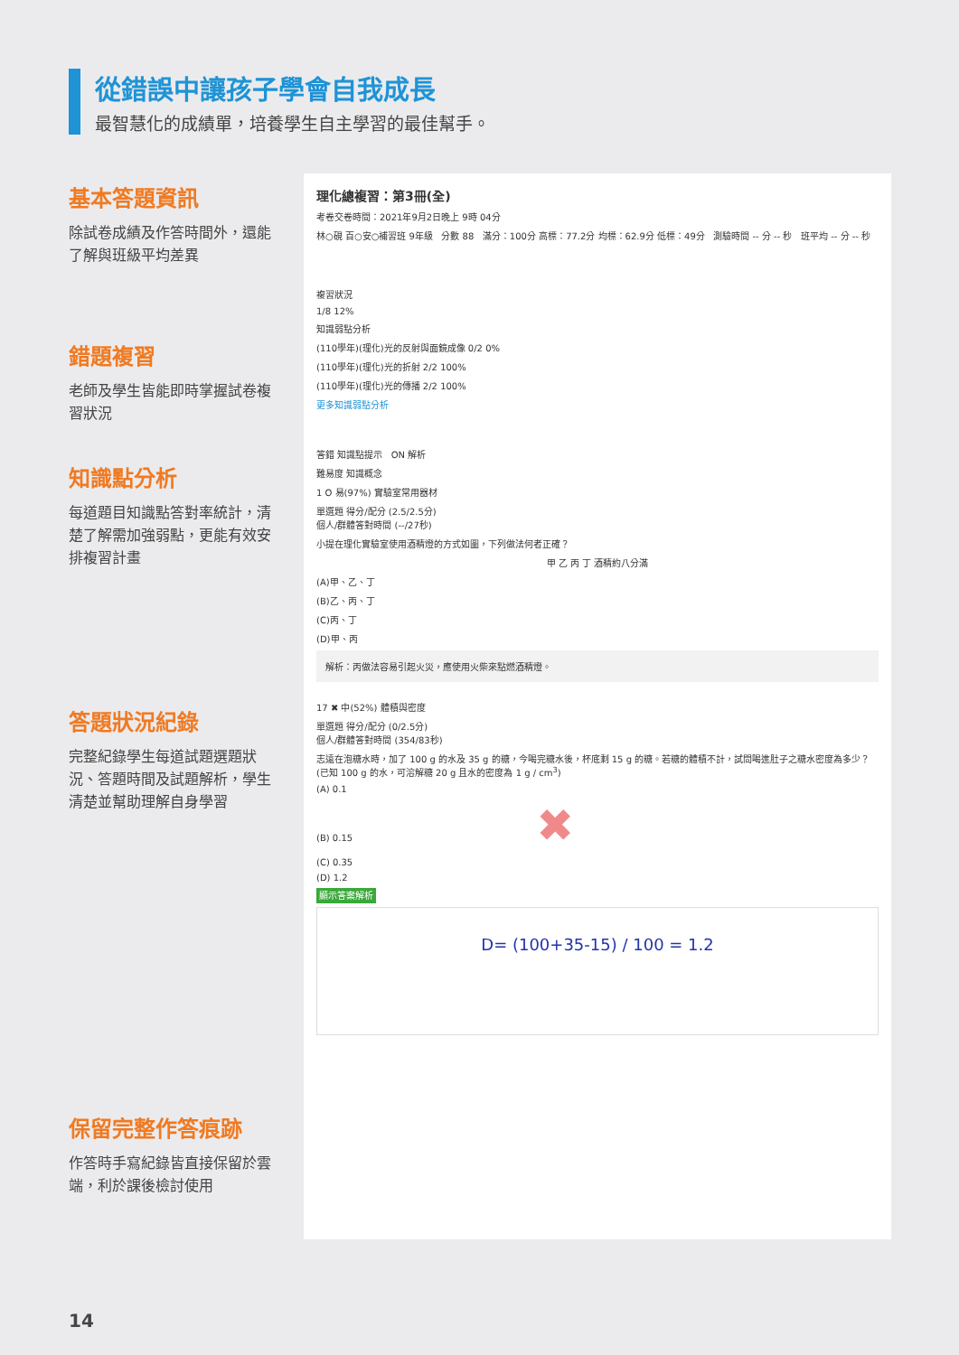從錯誤中讓孩子學會自我成長
最智慧化的成績單，培養學生自主學習的最佳幫手。
基本答題資訊
除試卷成績及作答時間外，還能了解與班級平均差異
錯題複習
老師及學生皆能即時掌握試卷複習狀況
知識點分析
每道題目知識點答對率統計，清楚了解需加強弱點，更能有效安排複習計畫
答題狀況紀錄
完整紀錄學生每道試題選題狀況、答題時間及試題解析，學生清楚並幫助理解自身學習
保留完整作答痕跡
作答時手寫紀錄皆直接保留於雲端，利於課後檢討使用
理化總複習：第3冊(全)
考卷交卷時間：2021年9月2日晚上 9時 04分
林○硯 百○安○補習班 9年級 分數 88 滿分：100分 高標：77.2分 均標：62.9分 低標：49分 測驗時間 -- 分 -- 秒 班平均 -- 分 -- 秒
複習狀況
1/8 12%
知識弱點分析
(110學年)(理化)光的反射與面鏡成像 0/2 0%
(110學年)(理化)光的折射 2/2 100%
(110學年)(理化)光的傳播 2/2 100%
更多知識弱點分析
答錯 知識點提示 ON 解析
難易度 知識概念
1 O 易(97%) 實驗室常用器材
單選題 得分/配分 (2.5/2.5分)
個人/群體答對時間 (--/27秒)
小提在理化實驗室使用酒精燈的方式如圖，下列做法何者正確？
甲 乙 丙 丁 酒精約八分滿
(A)甲、乙、丁
(B)乙、丙、丁
(C)丙、丁
(D)甲、丙
解析：丙做法容易引起火災，應使用火柴來點燃酒精燈。
17 ✖ 中(52%) 體積與密度
單選題 得分/配分 (0/2.5分)
個人/群體答對時間 (354/83秒)
志遠在泡糖水時，加了 100 g 的水及 35 g 的糖，今喝完糖水後，杯底剩 15 g 的糖。若糖的體積不計，試問喝進肚子之糖水密度為多少？ (已知 100 g 的水，可溶解糖 20 g 且水的密度為 1 g / cm<sup>3</sup>)
(A) 0.1
(B) 0.15 ✖
(C) 0.35
(D) 1.2
顯示答案解析
D= (100+35-15) / 100 = 1.2
14